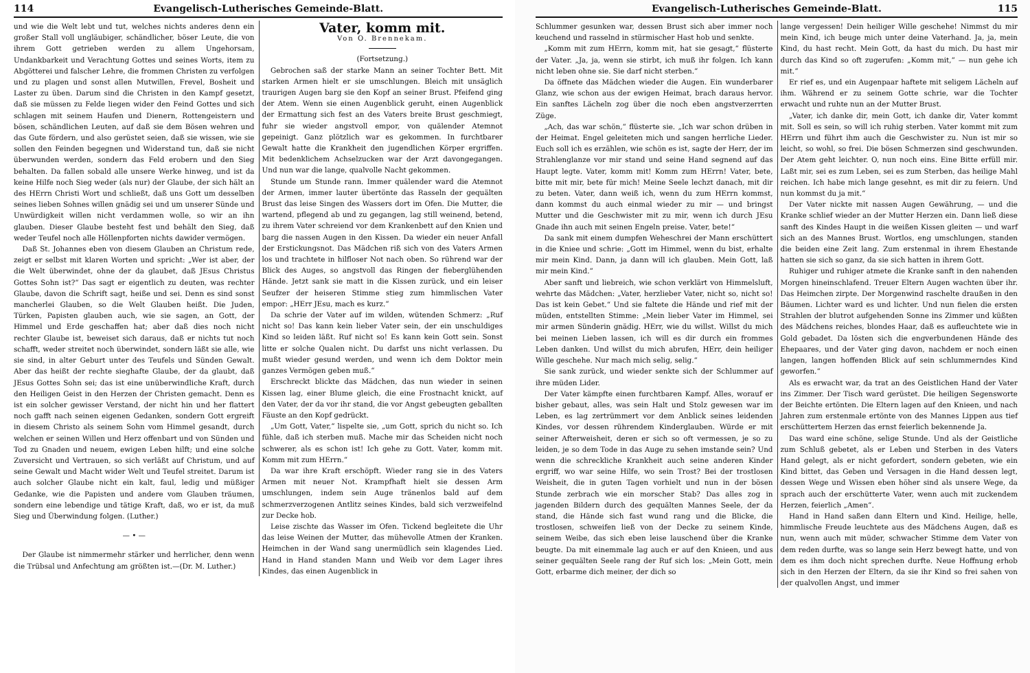114 Evangelisch-Lutherisches Gemeinde-Blatt.
und wie die Welt lebt und tut, welches nichts anderes denn ein großer Stall voll ungläubiger, schändlicher, böser Leute, die von ihrem Gott getrieben werden zu allem Ungehorsam, Undankbarkeit und Verachtung Gottes und seines Worts, item zu Abgötterei und falscher Lehre, die frommen Christen zu verfolgen und zu plagen und sonst allen Mutwillen, Frevel, Bosheit und Laster zu üben. Darum sind die Christen in den Kampf gesetzt, daß sie müssen zu Felde liegen wider den Feind Gottes und sich schlagen mit seinem Haufen und Dienern, Rottengeistern und bösen, schändlichen Leuten, auf daß sie dem Bösen wehren und das Gute fördern, und also gerüstet seien, daß sie wissen, wie sie sollen den Feinden begegnen und Widerstand tun, daß sie nicht überwunden werden, sondern das Feld erobern und den Sieg behalten. Da fallen sobald alle unsere Werke hinweg, und ist da keine Hilfe noch Sieg weder (als nur) der Glaube, der sich hält an des HErrn Christi Wort und schließt, daß uns Gott um desselben seines lieben Sohnes willen gnädig sei und um unserer Sünde und Unwürdigkeit willen nicht verdammen wolle, so wir an ihn glauben. Dieser Glaube besteht fest und behält den Sieg, daß weder Teufel noch alle Höllenpforten nichts dawider vermögen.
Daß St. Johannes eben von diesem Glauben an Christum rede, zeigt er selbst mit klaren Worten und spricht: „Wer ist aber, der die Welt überwindet, ohne der da glaubet, daß JEsus Christus Gottes Sohn ist?“ Das sagt er eigentlich zu deuten, was rechter Glaube, davon die Schrift sagt, heiße und sei. Denn es sind sonst mancherlei Glauben, so die Welt Glauben heißt. Die Juden, Türken, Papisten glauben auch, wie sie sagen, an Gott, der Himmel und Erde geschaffen hat; aber daß dies noch nicht rechter Glaube ist, beweiset sich daraus, daß er nichts tut noch schafft, weder streitet noch überwindet, sondern läßt sie alle, wie sie sind, in alter Geburt unter des Teufels und Sünden Gewalt. Aber das heißt der rechte sieghafte Glaube, der da glaubt, daß JEsus Gottes Sohn sei; das ist eine unüberwindliche Kraft, durch den Heiligen Geist in den Herzen der Christen gemacht. Denn es ist ein solcher gewisser Verstand, der nicht hin und her flattert noch gafft nach seinen eigenen Gedanken, sondern Gott ergreift in diesem Christo als seinem Sohn vom Himmel gesandt, durch welchen er seinen Willen und Herz offenbart und von Sünden und Tod zu Gnaden und neuem, ewigen Leben hilft; und eine solche Zuversicht und Vertrauen, so sich verläßt auf Christum, und auf seine Gewalt und Macht wider Welt und Teufel streitet. Darum ist auch solcher Glaube nicht ein kalt, faul, ledig und müßiger Gedanke, wie die Papisten und andere vom Glauben träumen, sondern eine lebendige und tätige Kraft, daß, wo er ist, da muß Sieg und Überwindung folgen. (Luther.)
— • —
Der Glaube ist nimmermehr stärker und herrlicher, denn wenn die Trübsal und Anfechtung am größten ist.—(Dr. M. Luther.)
Vater, komm mit.
Von O. Brennekam.
(Fortsetzung.)
Gebrochen saß der starke Mann an seiner Tochter Bett. Mit starken Armen hielt er sie umschlungen. Bleich mit unsäglich traurigen Augen barg sie den Kopf an seiner Brust. Pfeifend ging der Atem. Wenn sie einen Augenblick geruht, einen Augenblick der Ermattung sich fest an des Vaters breite Brust geschmiegt, fuhr sie wieder angstvoll empor, von quälender Atemnot gepeinigt. Ganz plötzlich war es gekommen. In furchtbarer Gewalt hatte die Krankheit den jugendlichen Körper ergriffen. Mit bedenklichem Achselzucken war der Arzt davongegangen. Und nun war die lange, qualvolle Nacht gekommen.
Stunde um Stunde rann. Immer quälender ward die Atemnot der Armen, immer lauter übertönte das Rasseln der gequälten Brust das leise Singen des Wassers dort im Ofen. Die Mutter, die wartend, pflegend ab und zu gegangen, lag still weinend, betend, zu ihrem Vater schreiend vor dem Krankenbett auf den Knien und barg die nassen Augen in den Kissen. Da wieder ein neuer Anfall der Erstickungsnot. Das Mädchen riß sich von des Vaters Armen los und trachtete in hilfloser Not nach oben. So rührend war der Blick des Auges, so angstvoll das Ringen der fieberglühenden Hände. Jetzt sank sie matt in die Kissen zurück, und ein leiser Seufzer der heiseren Stimme stieg zum himmlischen Vater empor: „HErr JEsu, mach es kurz.“
Da schrie der Vater auf im wilden, wütenden Schmerz: „Ruf nicht so! Das kann kein lieber Vater sein, der ein unschuldiges Kind so leiden läßt. Ruf nicht so! Es kann kein Gott sein. Sonst litte er solche Qualen nicht. Du darfst uns nicht verlassen. Du mußt wieder gesund werden, und wenn ich dem Doktor mein ganzes Vermögen geben muß.“
Erschreckt blickte das Mädchen, das nun wieder in seinen Kissen lag, einer Blume gleich, die eine Frostnacht knickt, auf den Vater, der da vor ihr stand, die vor Angst gebeugten geballten Fäuste an den Kopf gedrückt.
„Um Gott, Vater,“ lispelte sie, „um Gott, sprich du nicht so. Ich fühle, daß ich sterben muß. Mache mir das Scheiden nicht noch schwerer, als es schon ist! Ich gehe zu Gott. Vater, komm mit. Komm mit zum HErrn.“
Da war ihre Kraft erschöpft. Wieder rang sie in des Vaters Armen mit neuer Not. Krampfhaft hielt sie dessen Arm umschlungen, indem sein Auge tränenlos bald auf dem schmerzverzogenen Antlitz seines Kindes, bald sich verzweifelnd zur Decke hob.
Leise zischte das Wasser im Ofen. Tickend begleitete die Uhr das leise Weinen der Mutter, das mühevolle Atmen der Kranken. Heimchen in der Wand sang unermüdlich sein klagendes Lied. Hand in Hand standen Mann und Weib vor dem Lager ihres Kindes, das einen Augenblick in
Evangelisch-Lutherisches Gemeinde-Blatt. 115
Schlummer gesunken war, dessen Brust sich aber immer noch keuchend und rasselnd in stürmischer Hast hob und senkte.
„Komm mit zum HErrn, komm mit, hat sie gesagt,“ flüsterte der Vater. „Ja, ja, wenn sie stirbt, ich muß ihr folgen. Ich kann nicht leben ohne sie. Sie darf nicht sterben.“
Da öffnete das Mädchen wieder die Augen. Ein wunderbarer Glanz, wie schon aus der ewigen Heimat, brach daraus hervor. Ein sanftes Lächeln zog über die noch eben angstverzerrten Züge.
„Ach, das war schön,“ flüsterte sie. „Ich war schon drüben in der Heimat. Engel geleiteten mich und sangen herrliche Lieder. Euch soll ich es erzählen, wie schön es ist, sagte der Herr, der im Strahlenglanze vor mir stand und seine Hand segnend auf das Haupt legte. Vater, komm mit! Komm zum HErrn! Vater, bete, bitte mit mir, bete für mich! Meine Seele lechzt danach, mit dir zu beten. Vater, dann weiß ich, wenn du zum HErrn kommst, dann kommst du auch einmal wieder zu mir — und bringst Mutter und die Geschwister mit zu mir, wenn ich durch JEsu Gnade ihn auch mit seinen Engeln preise. Vater, bete!“
Da sank mit einem dumpfen Weheschrei der Mann erschüttert in die Kniee und schrie: „Gott im Himmel, wenn du bist, erhalte mir mein Kind. Dann, ja dann will ich glauben. Mein Gott, laß mir mein Kind.“
Aber sanft und liebreich, wie schon verklärt von Himmelsluft, wehrte das Mädchen: „Vater, herzlieber Vater, nicht so, nicht so! Das ist kein Gebet.“ Und sie faltete die Hände und rief mit der müden, entstellten Stimme: „Mein lieber Vater im Himmel, sei mir armen Sünderin gnädig. HErr, wie du willst. Willst du mich bei meinen Lieben lassen, ich will es dir durch ein frommes Leben danken. Und willst du mich abrufen, HErr, dein heiliger Wille geschehe. Nur mach mich selig, selig.“
Sie sank zurück, und wieder senkte sich der Schlummer auf ihre müden Lider.
Der Vater kämpfte einen furchtbaren Kampf. Alles, worauf er bisher gebaut, alles, was sein Halt und Stolz gewesen war im Leben, es lag zertrümmert vor dem Anblick seines leidenden Kindes, vor dessen rührendem Kinderglauben. Würde er mit seiner Afterweisheit, deren er sich so oft vermessen, je so zu leiden, je so dem Tode in das Auge zu sehen imstande sein? Und wenn die schreckliche Krankheit auch seine anderen Kinder ergriff, wo war seine Hilfe, wo sein Trost? Bei der trostlosen Weisheit, die in guten Tagen vorhielt und nun in der bösen Stunde zerbrach wie ein morscher Stab? Das alles zog in jagenden Bildern durch des gequälten Mannes Seele, der da stand, die Hände sich fast wund rang und die Blicke, die trostlosen, schweifen ließ von der Decke zu seinem Kinde, seinem Weibe, das sich eben leise lauschend über die Kranke beugte. Da mit einemmale lag auch er auf den Knieen, und aus seiner gequälten Seele rang der Ruf sich los: „Mein Gott, mein Gott, erbarme dich meiner, der dich so
lange vergessen! Dein heiliger Wille geschehe! Nimmst du mir mein Kind, ich beuge mich unter deine Vaterhand. Ja, ja, mein Kind, du hast recht. Mein Gott, da hast du mich. Du hast mir durch das Kind so oft zugerufen: „Komm mit,“ — nun gehe ich mit.“
Er rief es, und ein Augenpaar haftete mit seligem Lächeln auf ihm. Während er zu seinem Gotte schrie, war die Tochter erwacht und ruhte nun an der Mutter Brust.
„Vater, ich danke dir, mein Gott, ich danke dir, Vater kommt mit. Soll es sein, so will ich ruhig sterben. Vater kommt mit zum HErrn und führt ihm auch die Geschwister zu. Nun ist mir so leicht, so wohl, so frei. Die bösen Schmerzen sind geschwunden. Der Atem geht leichter. O, nun noch eins. Eine Bitte erfüll mir. Laßt mir, sei es zum Leben, sei es zum Sterben, das heilige Mahl reichen. Ich habe mich lange gesehnt, es mit dir zu feiern. Und nun kommst du ja mit.“
Der Vater nickte mit nassen Augen Gewährung, — und die Kranke schlief wieder an der Mutter Herzen ein. Dann ließ diese sanft des Kindes Haupt in die weißen Kissen gleiten — und warf sich an des Mannes Brust. Wortlos, eng umschlungen, standen die beiden eine Zeit lang. Zum erstenmal in ihrem Ehestande hatten sie sich so ganz, da sie sich hatten in ihrem Gott.
Ruhiger und ruhiger atmete die Kranke sanft in den nahenden Morgen hineinschlafend. Treuer Eltern Augen wachten über ihr. Das Heimchen zirpte. Der Morgenwind raschelte draußen in den Bäumen. Lichter ward es und lichter. Und nun fielen die ersten Strahlen der blutrot aufgehenden Sonne ins Zimmer und küßten des Mädchens reiches, blondes Haar, daß es aufleuchtete wie in Gold gebadet. Da lösten sich die engverbundenen Hände des Ehepaares, und der Vater ging davon, nachdem er noch einen langen, langen hoffenden Blick auf sein schlummerndes Kind geworfen.“
Als es erwacht war, da trat an des Geistlichen Hand der Vater ins Zimmer. Der Tisch ward gerüstet. Die heiligen Segensworte der Beichte ertönten. Die Eltern lagen auf den Knieen, und nach Jahren zum erstenmale ertönte von des Mannes Lippen aus tief erschüttertem Herzen das ernst feierlich bekennende Ja.
Das ward eine schöne, selige Stunde. Und als der Geistliche zum Schluß gebetet, als er Leben und Sterben in des Vaters Hand gelegt, als er nicht gefordert, sondern gebeten, wie ein Kind bittet, das Geben und Versagen in die Hand dessen legt, dessen Wege und Wissen eben höher sind als unsere Wege, da sprach auch der erschütterte Vater, wenn auch mit zuckendem Herzen, feierlich „Amen“.
Hand in Hand saßen dann Eltern und Kind. Heilige, helle, himmlische Freude leuchtete aus des Mädchens Augen, daß es nun, wenn auch mit müder, schwacher Stimme dem Vater von dem reden durfte, was so lange sein Herz bewegt hatte, und von dem es ihm doch nicht sprechen durfte. Neue Hoffnung erhob sich in den Herzen der Eltern, da sie ihr Kind so frei sahen von der qualvollen Angst, und immer